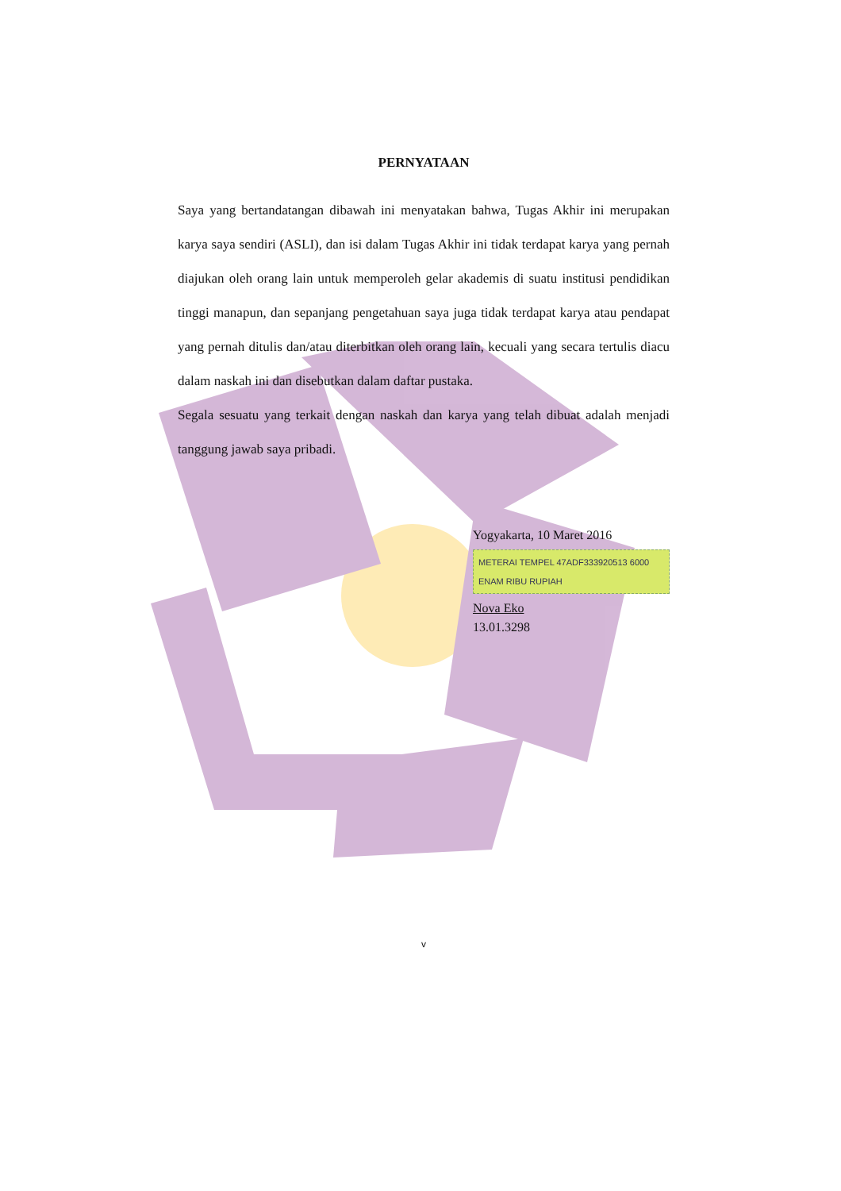PERNYATAAN
Saya yang bertandatangan dibawah ini menyatakan bahwa, Tugas Akhir ini merupakan karya saya sendiri (ASLI), dan isi dalam Tugas Akhir ini tidak terdapat karya yang pernah diajukan oleh orang lain untuk memperoleh gelar akademis di suatu institusi pendidikan tinggi manapun, dan sepanjang pengetahuan saya juga tidak terdapat karya atau pendapat yang pernah ditulis dan/atau diterbitkan oleh orang lain, kecuali yang secara tertulis diacu dalam naskah ini dan disebutkan dalam daftar pustaka.
Segala sesuatu yang terkait dengan naskah dan karya yang telah dibuat adalah menjadi tanggung jawab saya pribadi.
Yogyakarta, 10 Maret 2016
METERAI TEMPEL 47ADF333920513 6000 ENAM RIBU RUPIAH
Nova Eko
13.01.3298
v